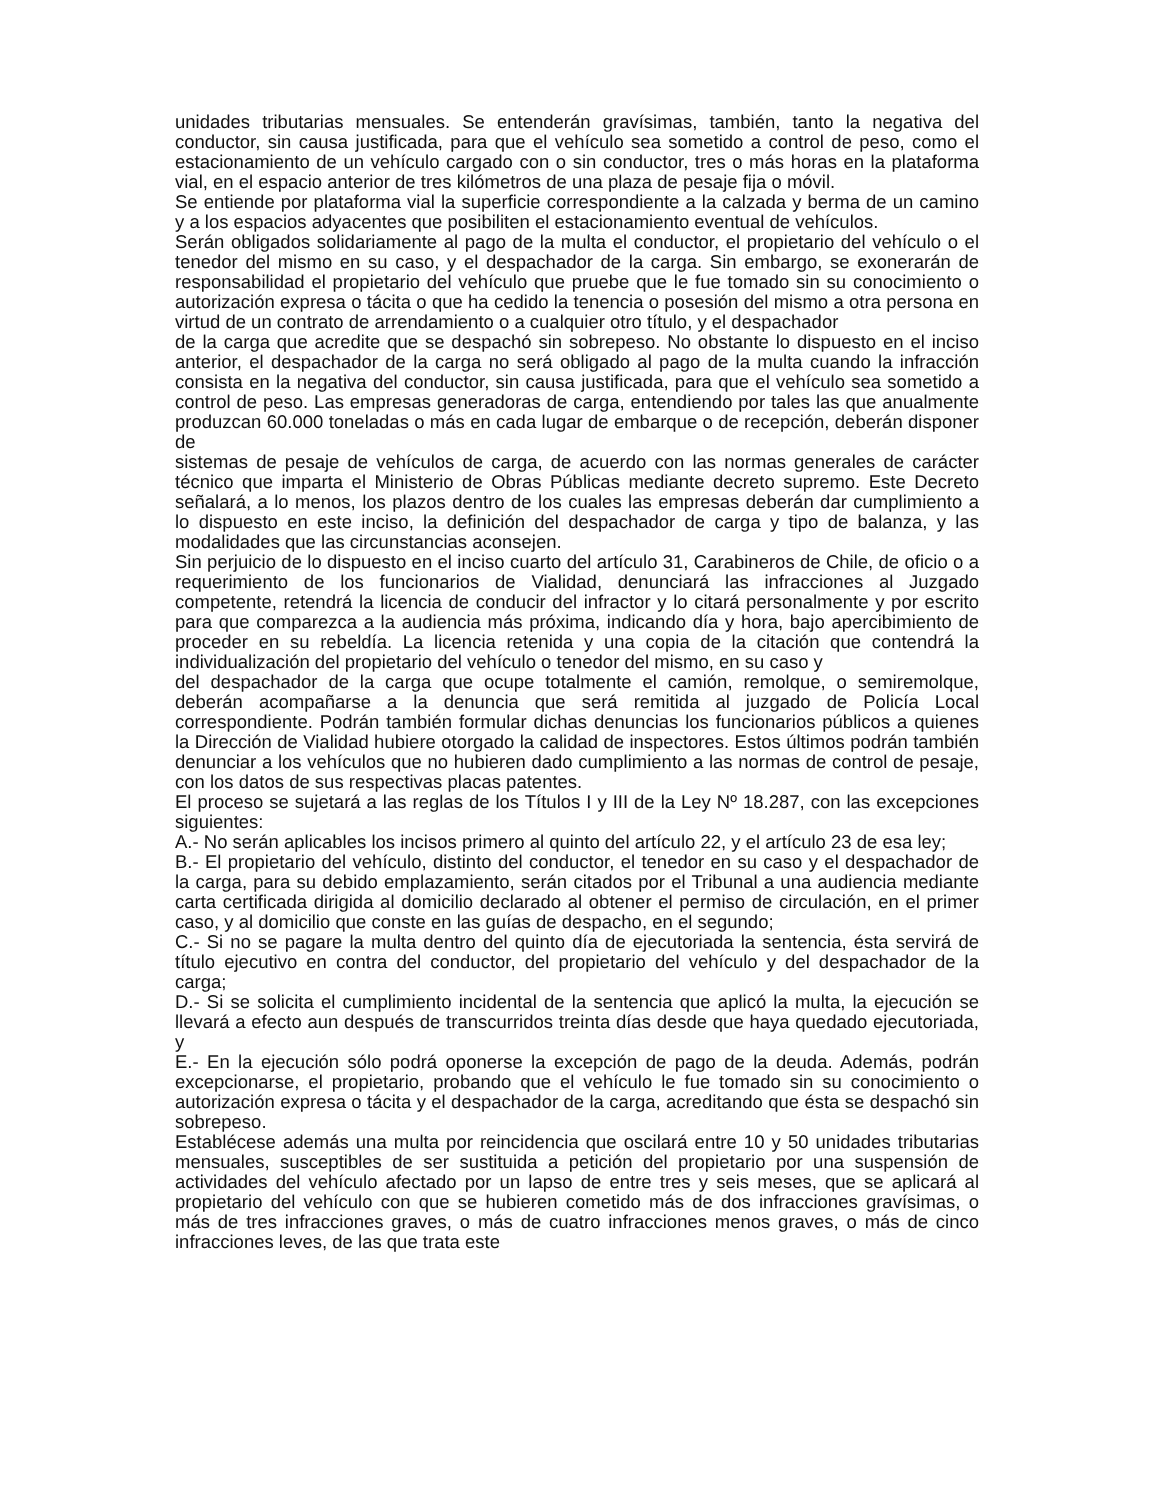unidades tributarias mensuales. Se entenderán gravísimas, también, tanto la negativa del conductor, sin causa justificada, para que el vehículo sea sometido a control de peso, como el estacionamiento de un vehículo cargado con o sin conductor, tres o más horas en la plataforma vial, en el espacio anterior de tres kilómetros de una plaza de pesaje fija o móvil.
Se entiende por plataforma vial la superficie correspondiente a la calzada y berma de un camino y a los espacios adyacentes que posibiliten el estacionamiento eventual de vehículos.
Serán obligados solidariamente al pago de la multa el conductor, el propietario del vehículo o el tenedor del mismo en su caso, y el despachador de la carga. Sin embargo, se exonerarán de responsabilidad el propietario del vehículo que pruebe que le fue tomado sin su conocimiento o autorización expresa o tácita o que ha cedido la tenencia o posesión del mismo a otra persona en virtud de un contrato de arrendamiento o a cualquier otro título, y el despachador
de la carga que acredite que se despachó sin sobrepeso. No obstante lo dispuesto en el inciso anterior, el despachador de la carga no será obligado al pago de la multa cuando la infracción consista en la negativa del conductor, sin causa justificada, para que el vehículo sea sometido a control de peso. Las empresas generadoras de carga, entendiendo por tales las que anualmente produzcan 60.000 toneladas o más en cada lugar de embarque o de recepción, deberán disponer de
sistemas de pesaje de vehículos de carga, de acuerdo con las normas generales de carácter técnico que imparta el Ministerio de Obras Públicas mediante decreto supremo. Este Decreto señalará, a lo menos, los plazos dentro de los cuales las empresas deberán dar cumplimiento a lo dispuesto en este inciso, la definición del despachador de carga y tipo de balanza, y las modalidades que las circunstancias aconsejen.
Sin perjuicio de lo dispuesto en el inciso cuarto del artículo 31, Carabineros de Chile, de oficio o a requerimiento de los funcionarios de Vialidad, denunciará las infracciones al Juzgado competente, retendrá la licencia de conducir del infractor y lo citará personalmente y por escrito para que comparezca a la audiencia más próxima, indicando día y hora, bajo apercibimiento de proceder en su rebeldía. La licencia retenida y una copia de la citación que contendrá la individualización del propietario del vehículo o tenedor del mismo, en su caso y
del despachador de la carga que ocupe totalmente el camión, remolque, o semiremolque, deberán acompañarse a la denuncia que será remitida al juzgado de Policía Local correspondiente. Podrán también formular dichas denuncias los funcionarios públicos a quienes la Dirección de Vialidad hubiere otorgado la calidad de inspectores. Estos últimos podrán también denunciar a los vehículos que no hubieren dado cumplimiento a las normas de control de pesaje, con los datos de sus respectivas placas patentes.
El proceso se sujetará a las reglas de los Títulos I y III de la Ley Nº 18.287, con las excepciones siguientes:
A.- No serán aplicables los incisos primero al quinto del artículo 22, y el artículo 23 de esa ley;
B.- El propietario del vehículo, distinto del conductor, el tenedor en su caso y el despachador de la carga, para su debido emplazamiento, serán citados por el Tribunal a una audiencia mediante carta certificada dirigida al domicilio declarado al obtener el permiso de circulación, en el primer caso, y al domicilio que conste en las guías de despacho, en el segundo;
C.- Si no se pagare la multa dentro del quinto día de ejecutoriada la sentencia, ésta servirá de título ejecutivo en contra del conductor, del propietario del vehículo y del despachador de la carga;
D.- Si se solicita el cumplimiento incidental de la sentencia que aplicó la multa, la ejecución se llevará a efecto aun después de transcurridos treinta días desde que haya quedado ejecutoriada, y
E.- En la ejecución sólo podrá oponerse la excepción de pago de la deuda. Además, podrán excepcionarse, el propietario, probando que el vehículo le fue tomado sin su conocimiento o autorización expresa o tácita y el despachador de la carga, acreditando que ésta se despachó sin sobrepeso.
Establécese además una multa por reincidencia que oscilará entre 10 y 50 unidades tributarias mensuales, susceptibles de ser sustituida a petición del propietario por una suspensión de actividades del vehículo afectado por un lapso de entre tres y seis meses, que se aplicará al propietario del vehículo con que se hubieren cometido más de dos infracciones gravísimas, o más de tres infracciones graves, o más de cuatro infracciones menos graves, o más de cinco infracciones leves, de las que trata este